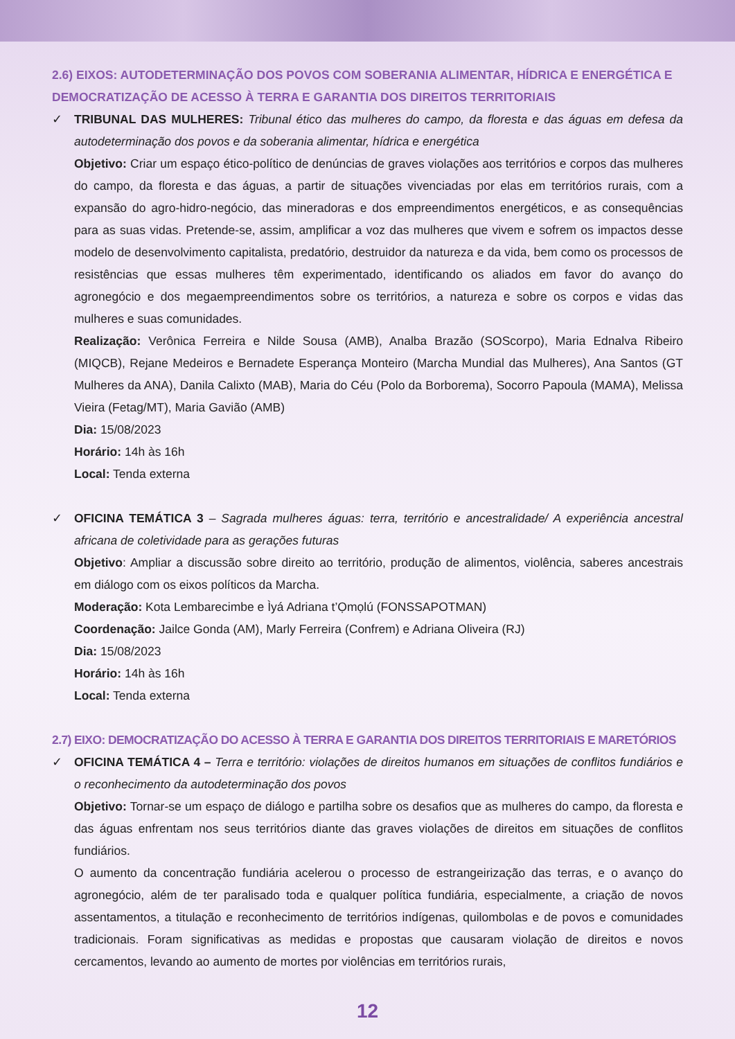2.6) EIXOS: AUTODETERMINAÇÃO DOS POVOS COM SOBERANIA ALIMENTAR, HÍDRICA E ENERGÉTICA E DEMOCRATIZAÇÃO DE ACESSO À TERRA E GARANTIA DOS DIREITOS TERRITORIAIS
✓ TRIBUNAL DAS MULHERES: Tribunal ético das mulheres do campo, da floresta e das águas em defesa da autodeterminação dos povos e da soberania alimentar, hídrica e energética
Objetivo: Criar um espaço ético-político de denúncias de graves violações aos territórios e corpos das mulheres do campo, da floresta e das águas, a partir de situações vivenciadas por elas em territórios rurais, com a expansão do agro-hidro-negócio, das mineradoras e dos empreendimentos energéticos, e as consequências para as suas vidas. Pretende-se, assim, amplificar a voz das mulheres que vivem e sofrem os impactos desse modelo de desenvolvimento capitalista, predatório, destruidor da natureza e da vida, bem como os processos de resistências que essas mulheres têm experimentado, identificando os aliados em favor do avanço do agronegócio e dos megaempreendimentos sobre os territórios, a natureza e sobre os corpos e vidas das mulheres e suas comunidades.
Realização: Verônica Ferreira e Nilde Sousa (AMB), Analba Brazão (SOScorpo), Maria Ednalva Ribeiro (MIQCB), Rejane Medeiros e Bernadete Esperança Monteiro (Marcha Mundial das Mulheres), Ana Santos (GT Mulheres da ANA), Danila Calixto (MAB), Maria do Céu (Polo da Borborema), Socorro Papoula (MAMA), Melissa Vieira (Fetag/MT), Maria Gavião (AMB)
Dia: 15/08/2023
Horário: 14h às 16h
Local: Tenda externa
✓ OFICINA TEMÁTICA 3 – Sagrada mulheres águas: terra, território e ancestralidade/ A experiência ancestral africana de coletividade para as gerações futuras
Objetivo: Ampliar a discussão sobre direito ao território, produção de alimentos, violência, saberes ancestrais em diálogo com os eixos políticos da Marcha.
Moderação: Kota Lembarecimbe e Ìyá Adriana t’Ọmọlú (FONSSAPOTMAN)
Coordenação: Jailce Gonda (AM), Marly Ferreira (Confrem) e Adriana Oliveira (RJ)
Dia: 15/08/2023
Horário: 14h às 16h
Local: Tenda externa
2.7) EIXO: DEMOCRATIZAÇÃO DO ACESSO À TERRA E GARANTIA DOS DIREITOS TERRITORIAIS E MARETÓRIOS
✓ OFICINA TEMÁTICA 4 – Terra e território: violações de direitos humanos em situações de conflitos fundiários e o reconhecimento da autodeterminação dos povos
Objetivo: Tornar-se um espaço de diálogo e partilha sobre os desafios que as mulheres do campo, da floresta e das águas enfrentam nos seus territórios diante das graves violações de direitos em situações de conflitos fundiários.
O aumento da concentração fundiária acelerou o processo de estrangeirização das terras, e o avanço do agronegócio, além de ter paralisado toda e qualquer política fundiária, especialmente, a criação de novos assentamentos, a titulação e reconhecimento de territórios indígenas, quilombolas e de povos e comunidades tradicionais. Foram significativas as medidas e propostas que causaram violação de direitos e novos cercamentos, levando ao aumento de mortes por violências em territórios rurais,
12